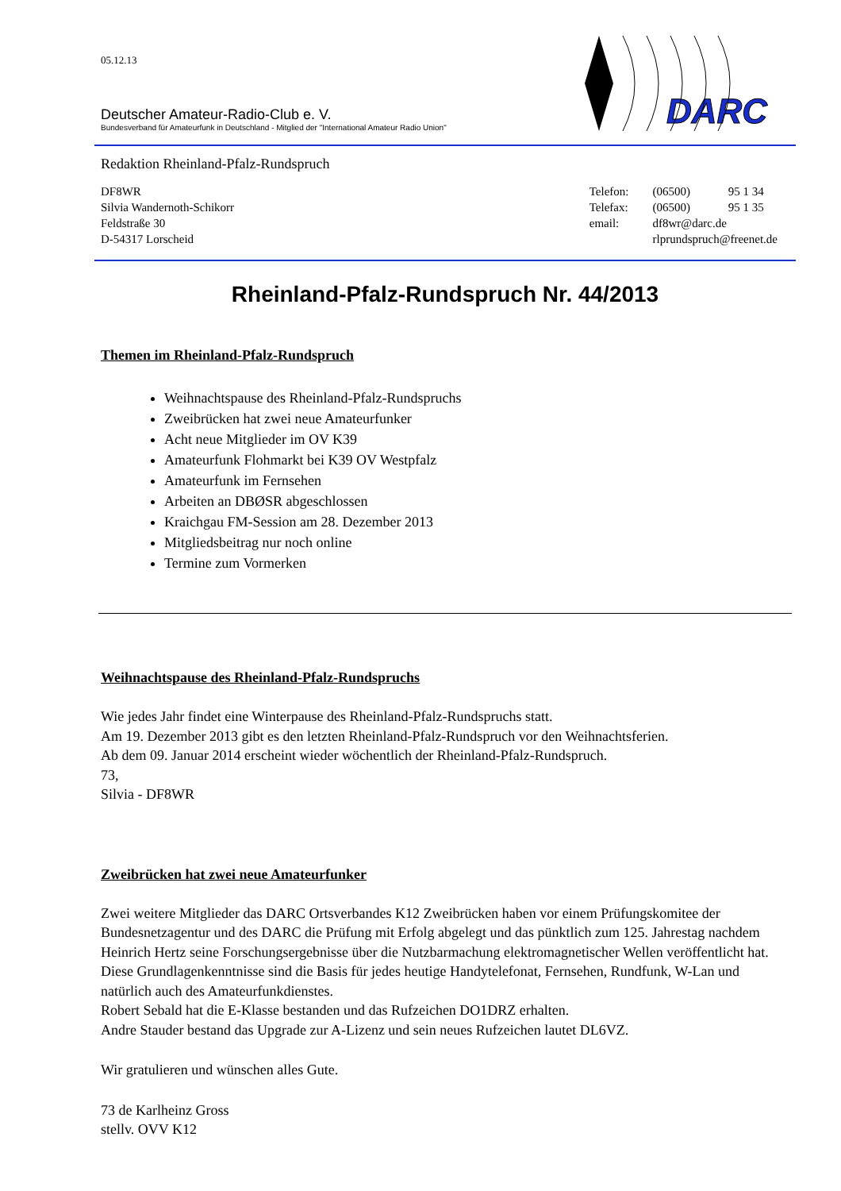DARC
05.12.13
Deutscher Amateur-Radio-Club e. V.
Bundesverband für Amateurfunk in Deutschland - Mitglied der "International Amateur Radio Union"
Redaktion Rheinland-Pfalz-Rundspruch
DF8WR
Silvia Wandernoth-Schikorr
Feldstraße 30
D-54317 Lorscheid
| Telefon: | (06500) | 95 1 34 |
| Telefax: | (06500) | 95 1 35 |
| email: | df8wr@darc.de | |
| | rlprundspruch@freenet.de | |
Rheinland-Pfalz-Rundspruch Nr. 44/2013
Themen im Rheinland-Pfalz-Rundspruch
Weihnachtspause des Rheinland-Pfalz-Rundspruchs
Zweibrücken hat zwei neue Amateurfunker
Acht neue Mitglieder im OV K39
Amateurfunk Flohmarkt bei K39 OV Westpfalz
Amateurfunk im Fernsehen
Arbeiten an DBØSR abgeschlossen
Kraichgau FM-Session am 28. Dezember 2013
Mitgliedsbeitrag nur noch online
Termine zum Vormerken
Weihnachtspause des Rheinland-Pfalz-Rundspruchs
Wie jedes Jahr findet eine Winterpause des Rheinland-Pfalz-Rundspruchs statt.
Am 19. Dezember 2013 gibt es den letzten Rheinland-Pfalz-Rundspruch vor den Weihnachtsferien.
Ab dem 09. Januar 2014 erscheint wieder wöchentlich der Rheinland-Pfalz-Rundspruch.
73,
Silvia - DF8WR
Zweibrücken hat zwei neue Amateurfunker
Zwei weitere Mitglieder das DARC Ortsverbandes K12 Zweibrücken haben vor einem Prüfungskomitee der Bundesnetzagentur und des DARC die Prüfung mit Erfolg abgelegt und das pünktlich zum 125. Jahrestag nachdem Heinrich Hertz seine Forschungsergebnisse über die Nutzbarmachung elektromagnetischer Wellen veröffentlicht hat. Diese Grundlagenkenntnisse sind die Basis für jedes heutige Handytelefonat, Fernsehen, Rundfunk, W-Lan und natürlich auch des Amateurfunkdienstes.
Robert Sebald hat die E-Klasse bestanden und das Rufzeichen DO1DRZ erhalten.
Andre Stauder bestand das Upgrade zur A-Lizenz und sein neues Rufzeichen lautet DL6VZ.
Wir gratulieren und wünschen alles Gute.
73 de Karlheinz Gross
stellv. OVV K12